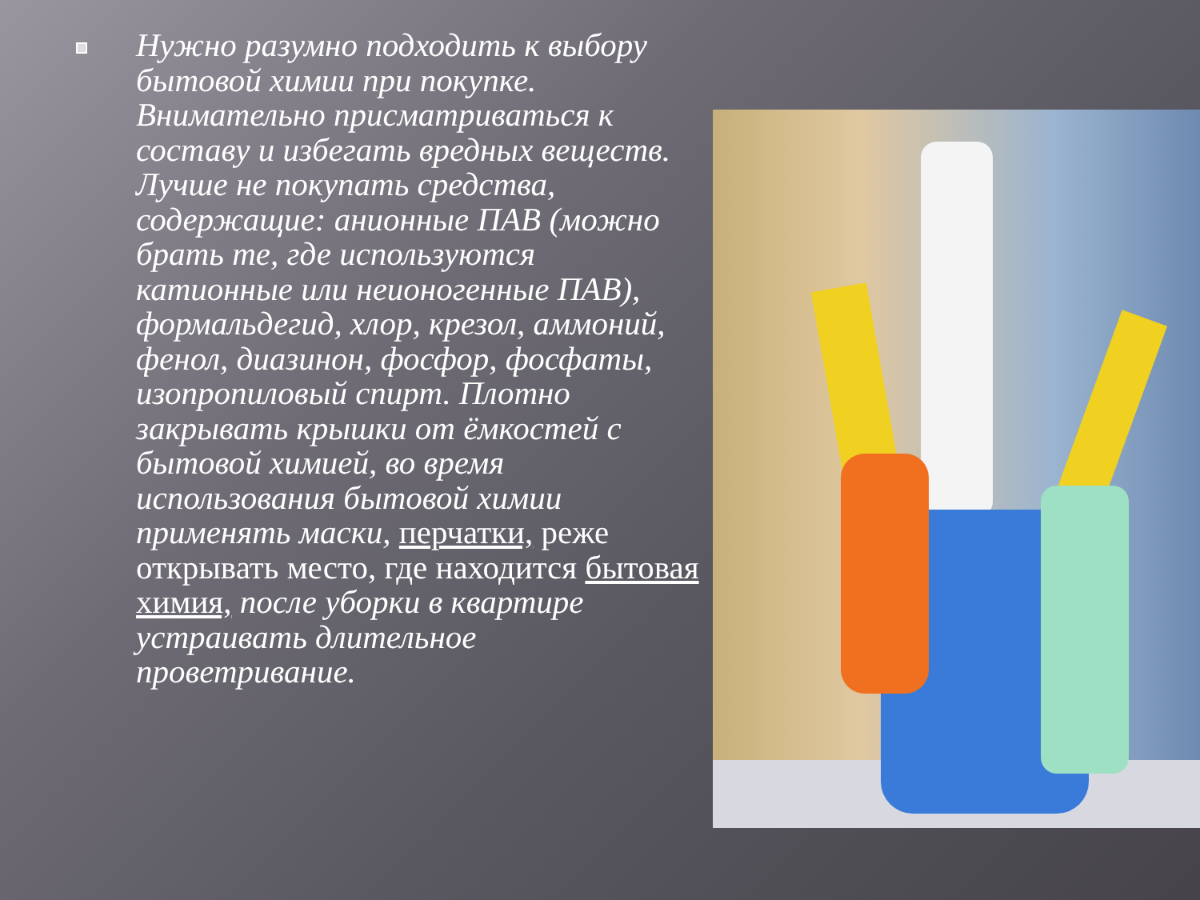Нужно разумно подходить к выбору бытовой химии при покупке. Внимательно присматриваться к составу и избегать вредных веществ. Лучше не покупать средства, содержащие: анионные ПАВ (можно брать те, где используются катионные или неионогенные ПАВ), формальдегид, хлор, крезол, аммоний, фенол, диазинон, фосфор, фосфаты, изопропиловый спирт. Плотно закрывать крышки от ёмкостей с бытовой химией, во время использования бытовой химии применять маски, перчатки, реже открывать место, где находится бытовая химия, после уборки в квартире устраивать длительное проветривание.